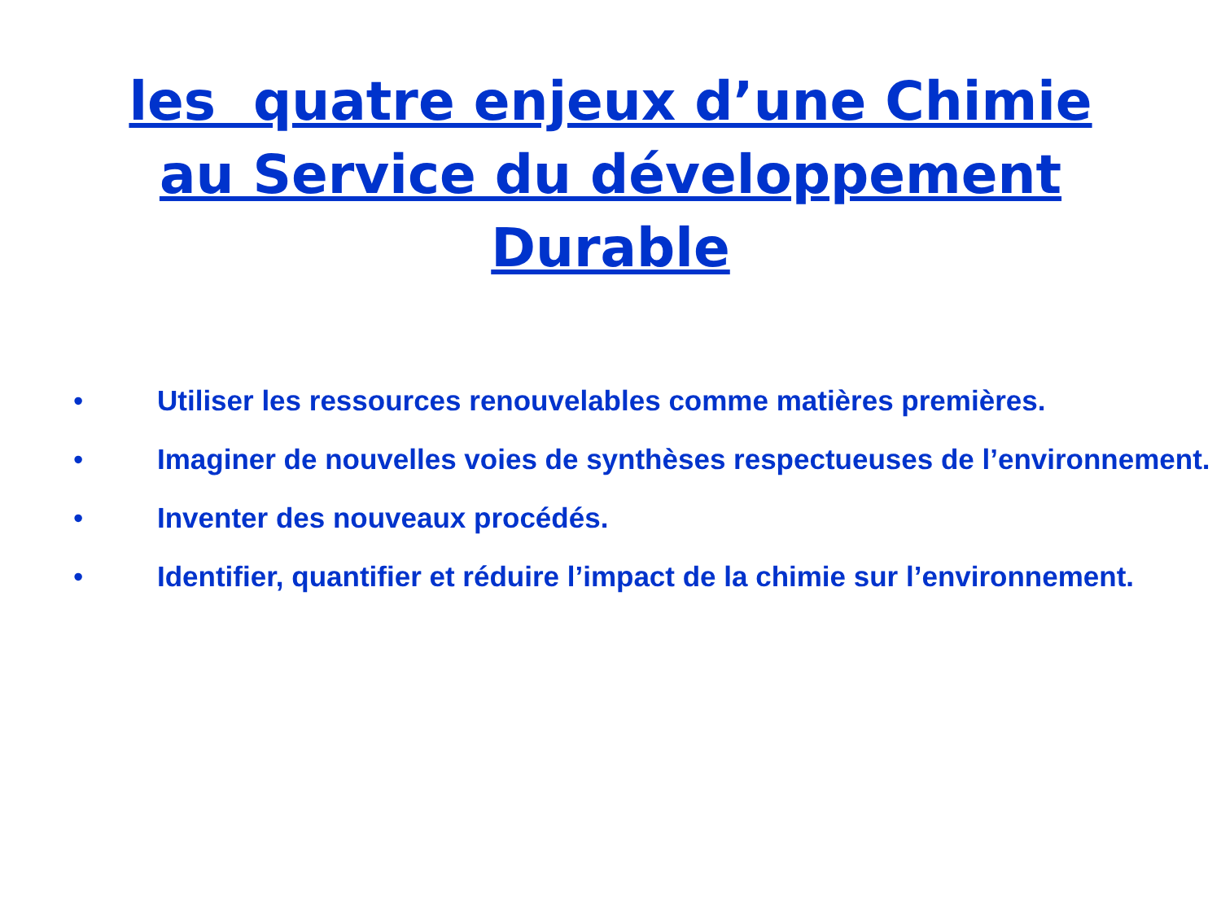les quatre enjeux d’une Chimie au Service du développement Durable
• Utiliser les ressources renouvelables comme matières premières.
• Imaginer de nouvelles voies de synthèses respectueuses de l’environnement.
• Inventer des nouveaux procédés.
• Identifier, quantifier et réduire l’impact de la chimie sur l’environnement.